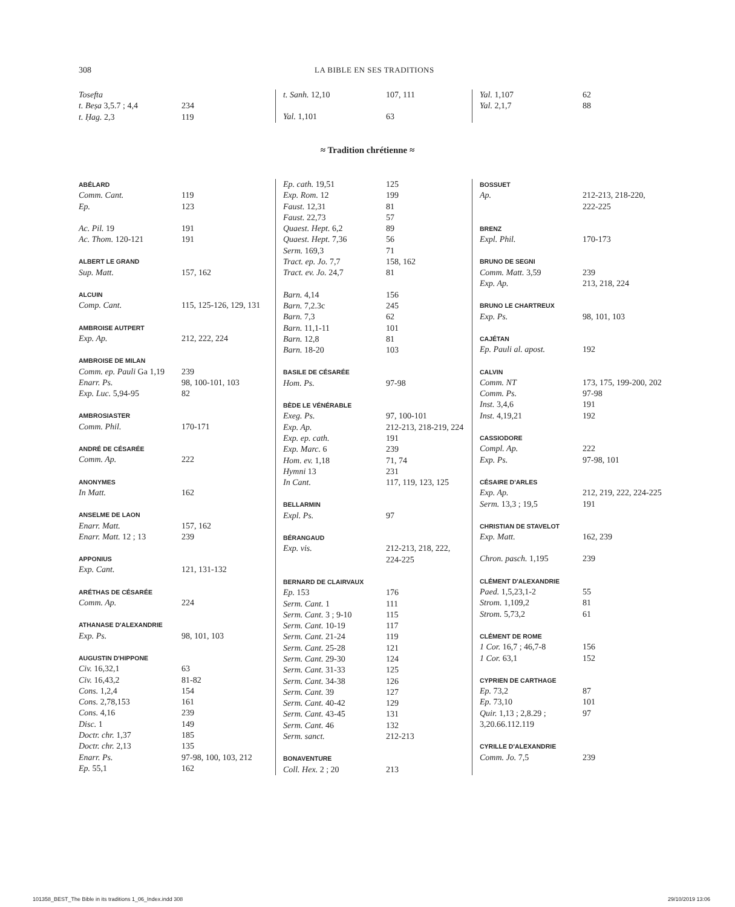308 LA BIBLE EN SES TRADITIONS
| Tosefta | |
| t. Beṣa 3,5.7 ; 4,4 | 234 |
| t. Ḥag. 2,3 | 119 |
| t. Sanh. 12,10 | 107, 111 |
| Yal. 1,101 | 63 |
| Yal. 1,107 | 62 |
| Yal. 2,1,7 | 88 |
≈ Tradition chrétienne ≈
| ABÉLARD | |
| Comm. Cant. | 119 |
| Ep. | 123 |
| Ac. Pil. 19 | 191 |
| Ac. Thom. 120-121 | 191 |
| ALBERT LE GRAND | |
| Sup. Matt. | 157, 162 |
| ALCUIN | |
| Comp. Cant. | 115, 125-126, 129, 131 |
| AMBROISE AUTPERT | |
| Exp. Ap. | 212, 222, 224 |
| AMBROISE DE MILAN | |
| Comm. ep. Pauli Ga 1,19 | 239 |
| Enarr. Ps. | 98, 100-101, 103 |
| Exp. Luc. 5,94-95 | 82 |
| AMBROSIASTER | |
| Comm. Phil. | 170-171 |
| ANDRÉ DE CÉSARÉE | |
| Comm. Ap. | 222 |
| ANONYMES | |
| In Matt. | 162 |
| ANSELME DE LAON | |
| Enarr. Matt. | 157, 162 |
| Enarr. Matt. 12 ; 13 | 239 |
| APPONIUS | |
| Exp. Cant. | 121, 131-132 |
| ARÉTHAS DE CÉSARÉE | |
| Comm. Ap. | 224 |
| ATHANASE D'ALEXANDRIE | |
| Exp. Ps. | 98, 101, 103 |
| AUGUSTIN D'HIPPONE | |
| Civ. 16,32,1 | 63 |
| Civ. 16,43,2 | 81-82 |
| Cons. 1,2,4 | 154 |
| Cons. 2,78,153 | 161 |
| Cons. 4,16 | 239 |
| Disc. 1 | 149 |
| Doctr. chr. 1,37 | 185 |
| Doctr. chr. 2,13 | 135 |
| Enarr. Ps. | 97-98, 100, 103, 212 |
| Ep. 55,1 | 162 |
| Ep. cath. 19,51 | 125 |
| Exp. Rom. 12 | 199 |
| Faust. 12,31 | 81 |
| Faust. 22,73 | 57 |
| Quaest. Hept. 6,2 | 89 |
| Quaest. Hept. 7,36 | 56 |
| Serm. 169,3 | 71 |
| Tract. ep. Jo. 7,7 | 158, 162 |
| Tract. ev. Jo. 24,7 | 81 |
| Barn. 4,14 | 156 |
| Barn. 7,2.3c | 245 |
| Barn. 7,3 | 62 |
| Barn. 11,1-11 | 101 |
| Barn. 12,8 | 81 |
| Barn. 18-20 | 103 |
| BASILE DE CÉSARÉE | |
| Hom. Ps. | 97-98 |
| BÈDE LE VÉNÉRABLE | |
| Exeg. Ps. | 97, 100-101 |
| Exp. Ap. | 212-213, 218-219, 224 |
| Exp. ep. cath. | 191 |
| Exp. Marc. 6 | 239 |
| Hom. ev. 1,18 | 71, 74 |
| Hymni 13 | 231 |
| In Cant. | 117, 119, 123, 125 |
| BELLARMIN | |
| Expl. Ps. | 97 |
| BÉRANGAUD | |
| Exp. vis. | 212-213, 218, 222, 224-225 |
| BERNARD DE CLAIRVAUX | |
| Ep. 153 | 176 |
| Serm. Cant. 1 | 111 |
| Serm. Cant. 3 ; 9-10 | 115 |
| Serm. Cant. 10-19 | 117 |
| Serm. Cant. 21-24 | 119 |
| Serm. Cant. 25-28 | 121 |
| Serm. Cant. 29-30 | 124 |
| Serm. Cant. 31-33 | 125 |
| Serm. Cant. 34-38 | 126 |
| Serm. Cant. 39 | 127 |
| Serm. Cant. 40-42 | 129 |
| Serm. Cant. 43-45 | 131 |
| Serm. Cant. 46 | 132 |
| Serm. sanct. | 212-213 |
| BONAVENTURE | |
| Coll. Hex. 2 ; 20 | 213 |
| BOSSUET | |
| Ap. | 212-213, 218-220, 222-225 |
| BRENZ | |
| Expl. Phil. | 170-173 |
| BRUNO DE SEGNI | |
| Comm. Matt. 3,59 | 239 |
| Exp. Ap. | 213, 218, 224 |
| BRUNO LE CHARTREUX | |
| Exp. Ps. | 98, 101, 103 |
| CAJÉTAN | |
| Ep. Pauli al. apost. | 192 |
| CALVIN | |
| Comm. NT | 173, 175, 199-200, 202 |
| Comm. Ps. | 97-98 |
| Inst. 3,4,6 | 191 |
| Inst. 4,19,21 | 192 |
| CASSIODORE | |
| Compl. Ap. | 222 |
| Exp. Ps. | 97-98, 101 |
| CÉSAIRE D'ARLES | |
| Exp. Ap. | 212, 219, 222, 224-225 |
| Serm. 13,3 ; 19,5 | 191 |
| CHRISTIAN DE STAVELOT | |
| Exp. Matt. | 162, 239 |
| Chron. pasch. 1,195 | 239 |
| CLÉMENT D'ALEXANDRIE | |
| Paed. 1,5,23,1-2 | 55 |
| Strom. 1,109,2 | 81 |
| Strom. 5,73,2 | 61 |
| CLÉMENT DE ROME | |
| 1 Cor. 16,7 ; 46,7-8 | 156 |
| 1 Cor. 63,1 | 152 |
| CYPRIEN DE CARTHAGE | |
| Ep. 73,2 | 87 |
| Ep. 73,10 | 101 |
| Quir. 1,13 ; 2,8.29 ; 3,20.66.112.119 | 97 |
| CYRILLE D'ALEXANDRIE | |
| Comm. Jo. 7,5 | 239 |
101358_BEST_The Bible in its traditions 1_06_Index.indd 308 29/10/2019 13:06